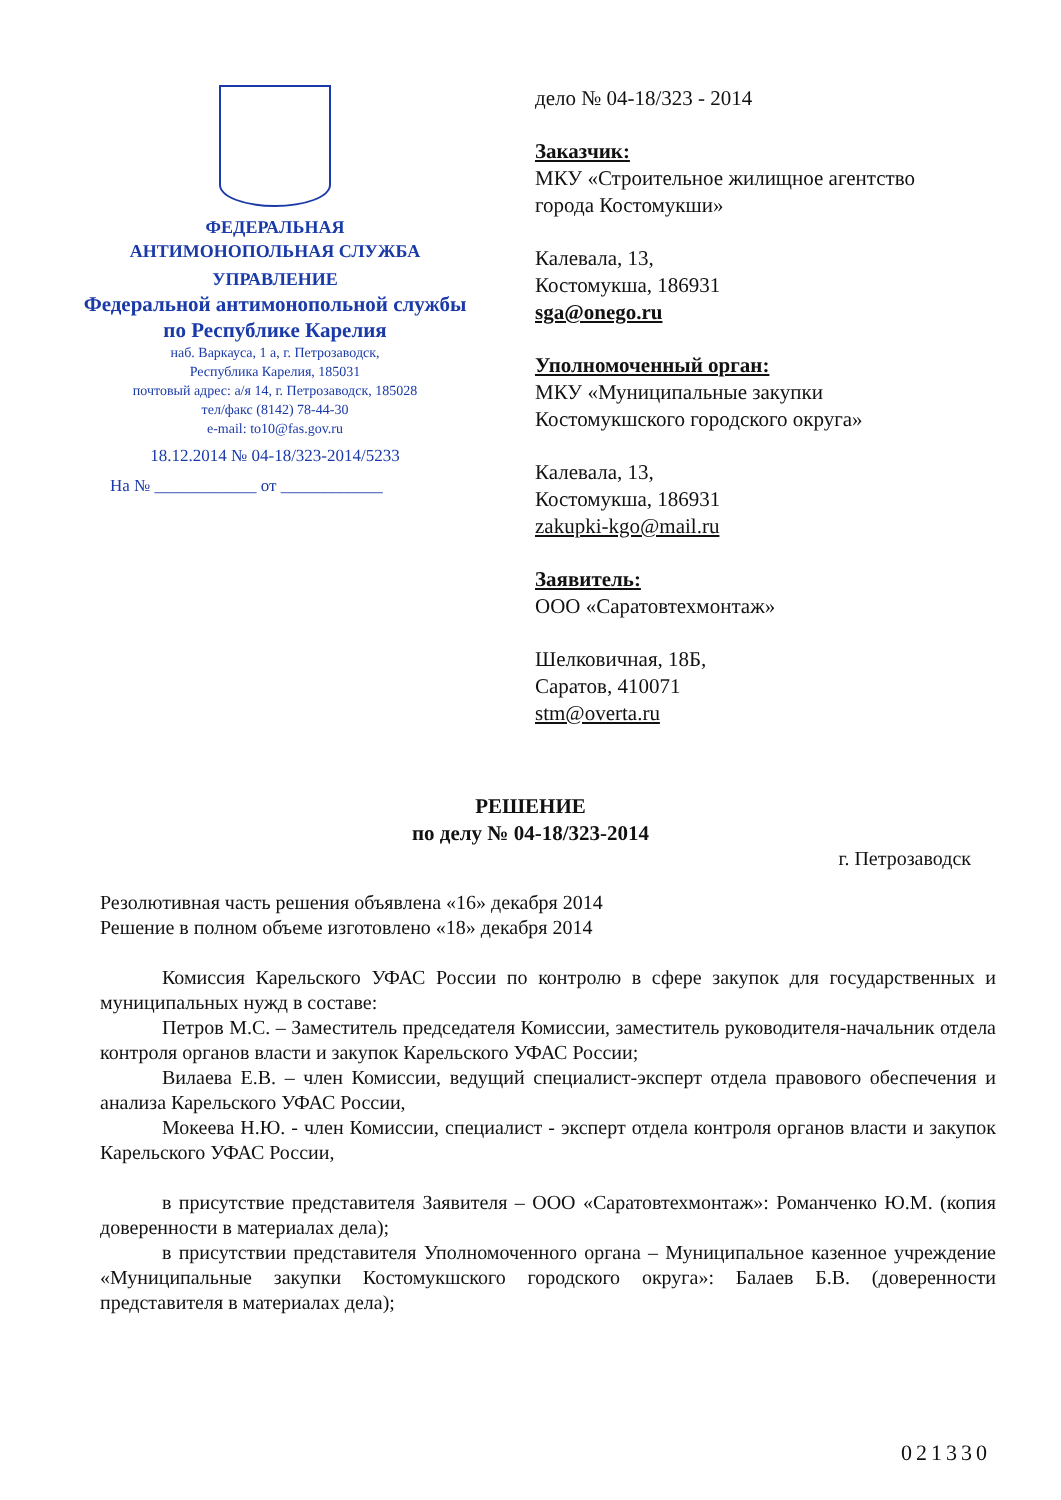ФЕДЕРАЛЬНАЯ
АНТИМОНОПОЛЬНАЯ СЛУЖБА
УПРАВЛЕНИЕ
Федеральной антимонопольной службы
по Республике Карелия
наб. Варкауса, 1 а, г. Петрозаводск,
Республика Карелия, 185031
почтовый адрес: а/я 14, г. Петрозаводск, 185028
тел/факс (8142) 78-44-30
e-mail: to10@fas.gov.ru
18.12.2014 № 04-18/323-2014/5233
На № ____________ от ____________
дело № 04-18/323 - 2014
Заказчик:
МКУ «Строительное жилищное агентство
города Костомукши»
Калевала, 13,
Костомукша, 186931
sga@onego.ru
Уполномоченный орган:
МКУ «Муниципальные закупки
Костомукшского городского округа»
Калевала, 13,
Костомукша, 186931
zakupki-kgo@mail.ru
Заявитель:
ООО «Саратовтехмонтаж»
Шелковичная, 18Б,
Саратов, 410071
stm@overta.ru
РЕШЕНИЕ
по делу № 04-18/323-2014
г. Петрозаводск
Резолютивная часть решения объявлена «16» декабря 2014
Решение в полном объеме изготовлено «18» декабря 2014
Комиссия Карельского УФАС России по контролю в сфере закупок для государственных и муниципальных нужд в составе:
Петров М.С. – Заместитель председателя Комиссии, заместитель руководителя-начальник отдела контроля органов власти и закупок Карельского УФАС России;
Вилаева Е.В. – член Комиссии, ведущий специалист-эксперт отдела правового обеспечения и анализа Карельского УФАС России,
Мокеева Н.Ю. - член Комиссии, специалист - эксперт отдела контроля органов власти и закупок Карельского УФАС России,
в присутствие представителя Заявителя – ООО «Саратовтехмонтаж»: Романченко Ю.М. (копия доверенности в материалах дела);
в присутствии представителя Уполномоченного органа – Муниципальное казенное учреждение «Муниципальные закупки Костомукшского городского округа»: Балаев Б.В. (доверенности представителя в материалах дела);
021330